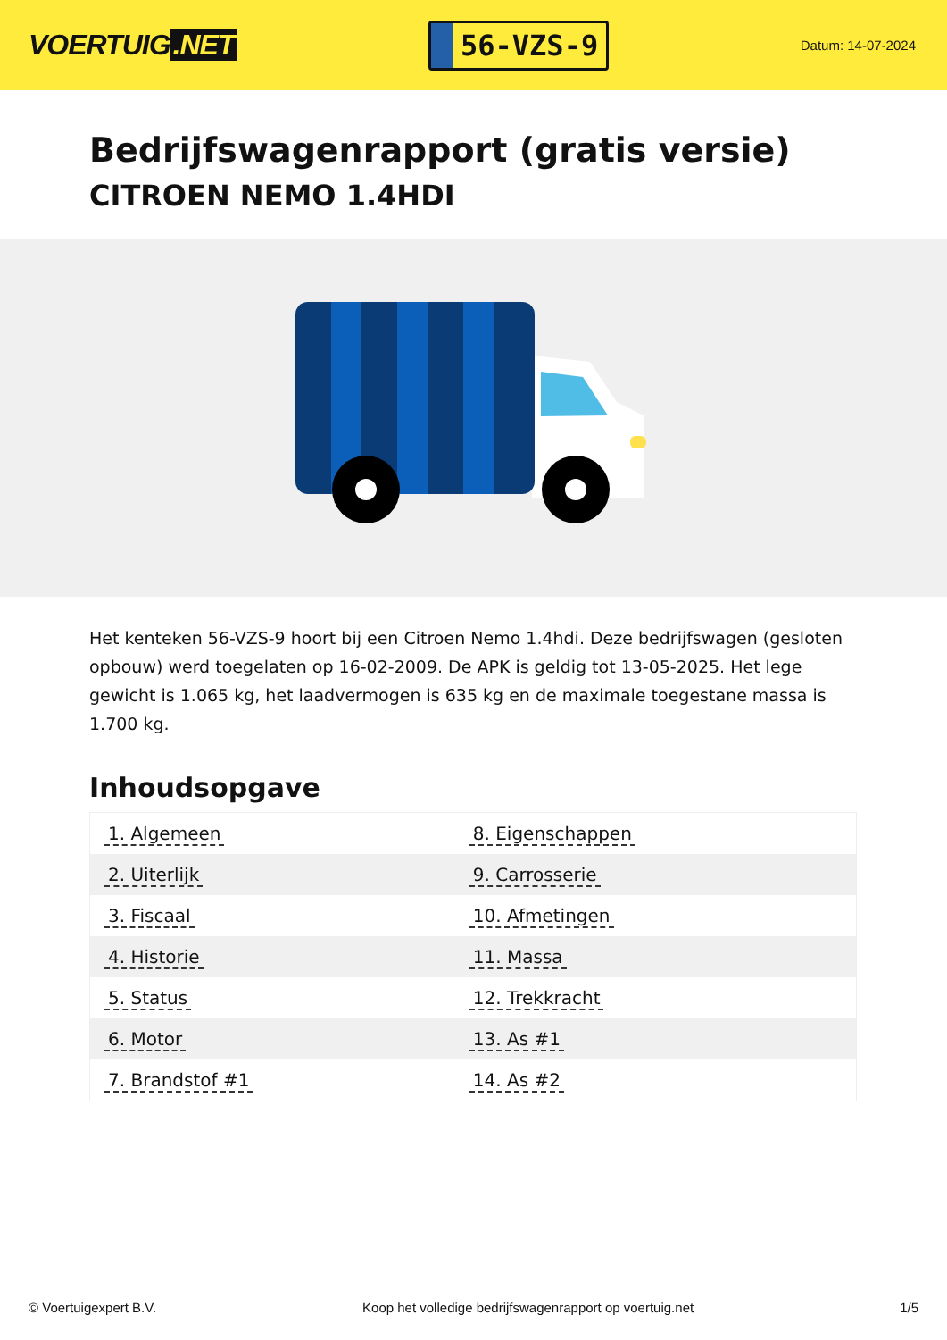VOERTUIG.NET
56-VZS-9
Datum: 14-07-2024
Bedrijfswagenrapport (gratis versie)
CITROEN NEMO 1.4HDI
Het kenteken 56-VZS-9 hoort bij een Citroen Nemo 1.4hdi. Deze bedrijfswagen (gesloten opbouw) werd toegelaten op 16-02-2009. De APK is geldig tot 13-05-2025. Het lege gewicht is 1.065 kg, het laadvermogen is 635 kg en de maximale toegestane massa is 1.700 kg.
Inhoudsopgave
| 1. Algemeen | 8. Eigenschappen |
| 2. Uiterlijk | 9. Carrosserie |
| 3. Fiscaal | 10. Afmetingen |
| 4. Historie | 11. Massa |
| 5. Status | 12. Trekkracht |
| 6. Motor | 13. As #1 |
| 7. Brandstof #1 | 14. As #2 |
© Voertuigexpert B.V. Koop het volledige bedrijfswagenrapport op voertuig.net 1/5